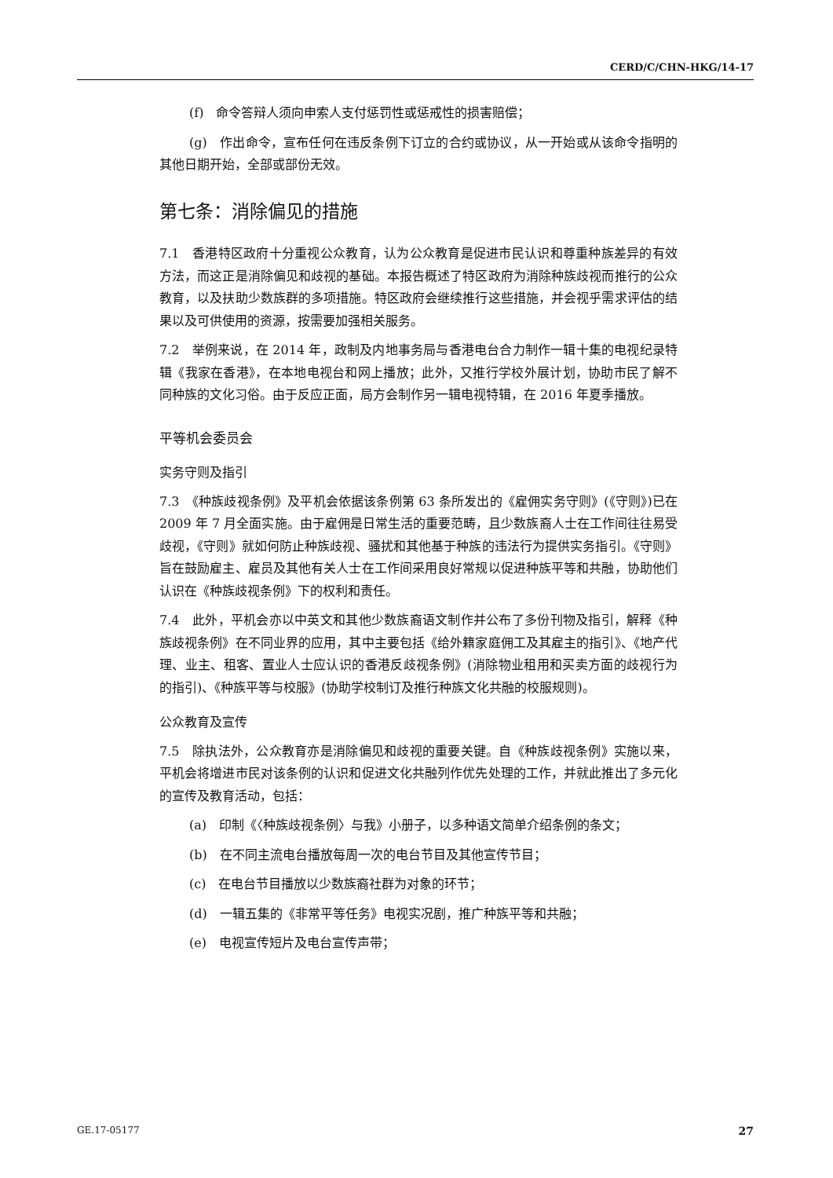CERD/C/CHN-HKG/14-17
(f)　命令答辩人须向申索人支付惩罚性或惩戒性的损害赔偿；
(g)　作出命令，宣布任何在违反条例下订立的合约或协议，从一开始或从该命令指明的其他日期开始，全部或部份无效。
第七条：消除偏见的措施
7.1　香港特区政府十分重视公众教育，认为公众教育是促进市民认识和尊重种族差异的有效方法，而这正是消除偏见和歧视的基础。本报告概述了特区政府为消除种族歧视而推行的公众教育，以及扶助少数族群的多项措施。特区政府会继续推行这些措施，并会视乎需求评估的结果以及可供使用的资源，按需要加强相关服务。
7.2　举例来说，在 2014 年，政制及内地事务局与香港电台合力制作一辑十集的电视纪录特辑《我家在香港》，在本地电视台和网上播放；此外，又推行学校外展计划，协助市民了解不同种族的文化习俗。由于反应正面，局方会制作另一辑电视特辑，在 2016 年夏季播放。
平等机会委员会
实务守则及指引
7.3　《种族歧视条例》及平机会依据该条例第 63 条所发出的《雇佣实务守则》(《守则》)已在 2009 年 7 月全面实施。由于雇佣是日常生活的重要范畴，且少数族裔人士在工作间往往易受歧视，《守则》就如何防止种族歧视、骚扰和其他基于种族的违法行为提供实务指引。《守则》旨在鼓励雇主、雇员及其他有关人士在工作间采用良好常规以促进种族平等和共融，协助他们认识在《种族歧视条例》下的权利和责任。
7.4　此外，平机会亦以中英文和其他少数族裔语文制作并公布了多份刊物及指引，解释《种族歧视条例》在不同业界的应用，其中主要包括《给外籍家庭佣工及其雇主的指引》、《地产代理、业主、租客、置业人士应认识的香港反歧视条例》(消除物业租用和买卖方面的歧视行为的指引)、《种族平等与校服》(协助学校制订及推行种族文化共融的校服规则)。
公众教育及宣传
7.5　除执法外，公众教育亦是消除偏见和歧视的重要关键。自《种族歧视条例》实施以来，平机会将增进市民对该条例的认识和促进文化共融列作优先处理的工作，并就此推出了多元化的宣传及教育活动，包括：
(a)　印制《〈种族歧视条例〉与我》小册子，以多种语文简单介绍条例的条文；
(b)　在不同主流电台播放每周一次的电台节目及其他宣传节目；
(c)　在电台节目播放以少数族裔社群为对象的环节；
(d)　一辑五集的《非常平等任务》电视实况剧，推广种族平等和共融；
(e)　电视宣传短片及电台宣传声带；
GE.17-05177 27